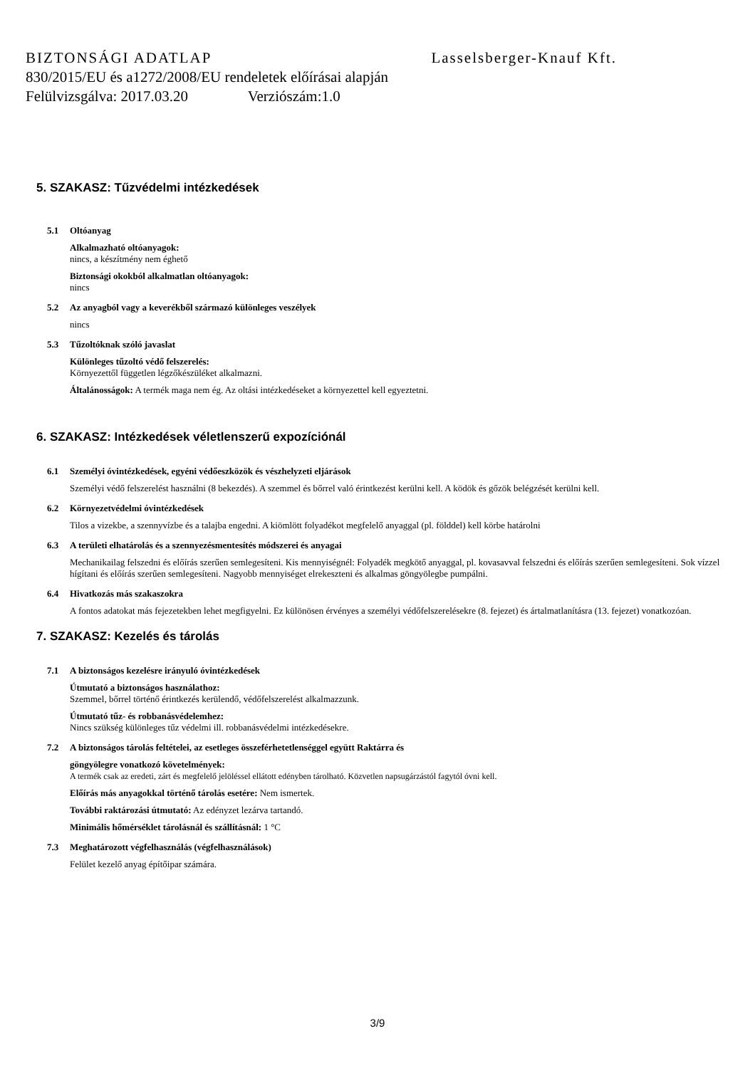BIZTONSÁGI ADATLAP Lasselsberger-Knauf Kft.
830/2015/EU és a1272/2008/EU rendeletek előírásai alapján
Felülvizsgálva: 2017.03.20 Verziószám:1.0
5. SZAKASZ: Tűzvédelmi intézkedések
5.1 Oltóanyag
Alkalmazható oltóanyagok:
nincs, a készítmény nem éghető
Biztonsági okokból alkalmatlan oltóanyagok:
nincs
5.2 Az anyagból vagy a keverékből származó különleges veszélyek
nincs
5.3 Tűzoltóknak szóló javaslat
Különleges tűzoltó védő felszerelés:
Környezettől független légzőkészüléket alkalmazni.
Általánosságok: A termék maga nem ég. Az oltási intézkedéseket a környezettel kell egyeztetni.
6. SZAKASZ: Intézkedések véletlenszerű expozíciónál
6.1 Személyi óvintézkedések, egyéni védőeszközök és vészhelyzeti eljárások
Személyi védő felszerelést használni (8 bekezdés). A szemmel és bőrrel való érintkezést kerülni kell. A ködök és gőzök belégzését kerülni kell.
6.2 Környezetvédelmi óvintézkedések
Tilos a vizekbe, a szennyvízbe és a talajba engedni. A kiömlött folyadékot megfelelő anyaggal (pl. földdel) kell körbe határolni
6.3 A területi elhatárolás és a szennyezésmentesítés módszerei és anyagai
Mechanikailag felszedni és előírás szerűen semlegesíteni. Kis mennyiségnél: Folyadék megkötő anyaggal, pl. kovasavval felszedni és előírás szerűen semlegesíteni. Sok vízzel hígítani és előírás szerűen semlegesíteni. Nagyobb mennyiséget elrekeszteni és alkalmas göngyölegbe pumpálni.
6.4 Hivatkozás más szakaszokra
A fontos adatokat más fejezetekben lehet megfigyelni. Ez különösen érvényes a személyi védőfelszerelésekre (8. fejezet) és ártalmatlanításra (13. fejezet) vonatkozóan.
7. SZAKASZ: Kezelés és tárolás
7.1 A biztonságos kezelésre irányuló óvintézkedések
Útmutató a biztonságos használathoz:
Szemmel, bőrrel történő érintkezés kerülendő, védőfelszerelést alkalmazzunk.
Útmutató tűz- és robbanásvédelemhez:
Nincs szükség különleges tűz védelmi ill. robbanásvédelmi intézkedésekre.
7.2 A biztonságos tárolás feltételei, az esetleges összeférhetetlenséggel együtt Raktárra és
göngyölegre vonatkozó követelmények:
A termék csak az eredeti, zárt és megfelelő jelöléssel ellátott edényben tárolható. Közvetlen napsugárzástól fagytól óvni kell.
Előírás más anyagokkal történő tárolás esetére: Nem ismertek.
További raktározási útmutató: Az edényzet lezárva tartandó.
Minimális hőmérséklet tárolásnál és szállításnál: 1 °C
7.3 Meghatározott végfelhasználás (végfelhasználások)
Felület kezelő anyag építőipar számára.
3/9